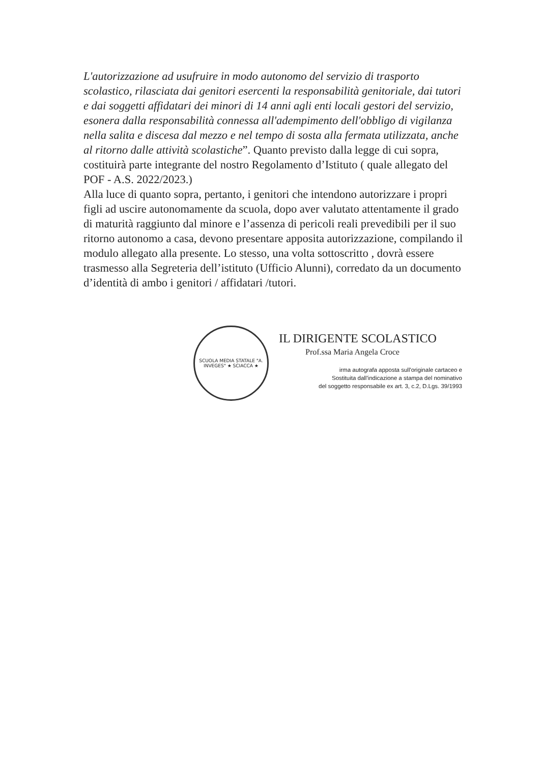L'autorizzazione ad usufruire in modo autonomo del servizio di trasporto scolastico, rilasciata dai genitori esercenti la responsabilità genitoriale, dai tutori e dai soggetti affidatari dei minori di 14 anni agli enti locali gestori del servizio, esonera dalla responsabilità connessa all'adempimento dell'obbligo di vigilanza nella salita e discesa dal mezzo e nel tempo di sosta alla fermata utilizzata, anche al ritorno dalle attività scolastiche”. Quanto previsto dalla legge di cui sopra, costituirà parte integrante del nostro Regolamento d’Istituto ( quale allegato del POF - A.S. 2022/2023.)
Alla luce di quanto sopra, pertanto, i genitori che intendono autorizzare i propri figli ad uscire autonomamente da scuola, dopo aver valutato attentamente il grado di maturità raggiunto dal minore e l’assenza di pericoli reali prevedibili per il suo ritorno autonomo a casa, devono presentare apposita autorizzazione, compilando il modulo allegato alla presente. Lo stesso, una volta sottoscritto , dovrà essere trasmesso alla Segreteria dell’istituto (Ufficio Alunni), corredato da un documento d’identità di ambo i genitori / affidatari /tutori.
SCUOLA MEDIA STATALE "A. INVEGES" ★ SCIACCA ★
IL DIRIGENTE SCOLASTICO
Prof.ssa Maria Angela Croce
irma autografa apposta sull'originale cartaceo e
Sostituita dall'indicazione a stampa del nominativo
del soggetto responsabile ex art. 3, c.2, D.Lgs. 39/1993